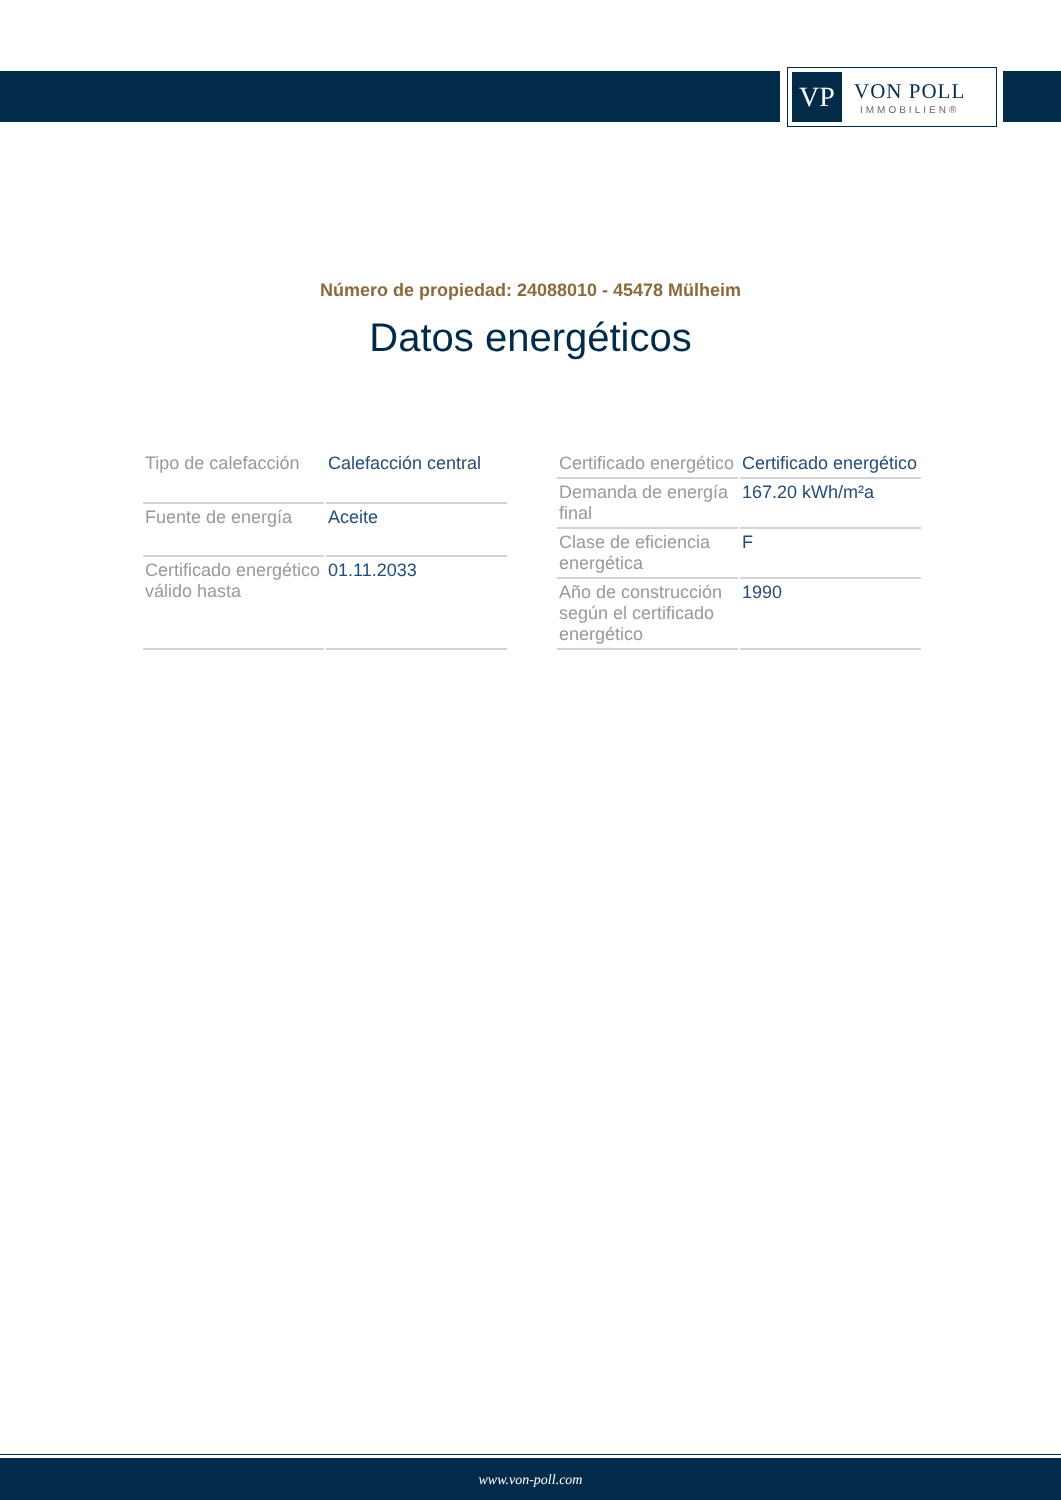VP
VON POLL
IMMOBILIEN®
Número de propiedad: 24088010 - 45478 Mülheim
Datos energéticos
| Tipo de calefacción | Calefacción central |
| Fuente de energía | Aceite |
| Certificado energético válido hasta | 01.11.2033 |
| Certificado energético | Certificado energético |
| Demanda de energía final | 167.20 kWh/m²a |
| Clase de eficiencia energética | F |
| Año de construcción según el certificado energético | 1990 |
www.von-poll.com